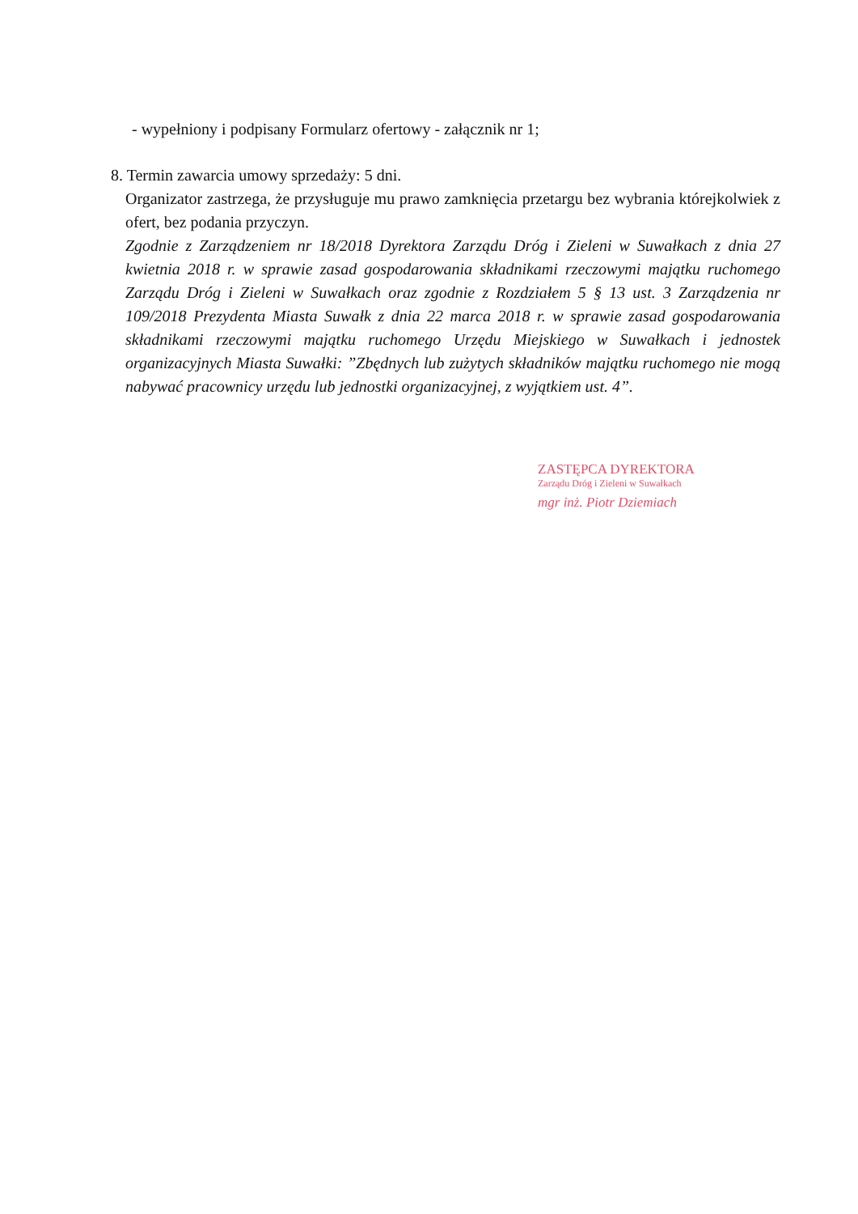- wypełniony i podpisany Formularz ofertowy - załącznik nr 1;
8. Termin zawarcia umowy sprzedaży: 5 dni.
Organizator zastrzega, że przysługuje mu prawo zamknięcia przetargu bez wybrania którejkolwiek z ofert, bez podania przyczyn.
Zgodnie z Zarządzeniem nr 18/2018 Dyrektora Zarządu Dróg i Zieleni w Suwałkach z dnia 27 kwietnia 2018 r. w sprawie zasad gospodarowania składnikami rzeczowymi majątku ruchomego Zarządu Dróg i Zieleni w Suwałkach oraz zgodnie z Rozdziałem 5 § 13 ust. 3 Zarządzenia nr 109/2018 Prezydenta Miasta Suwałk z dnia 22 marca 2018 r. w sprawie zasad gospodarowania składnikami rzeczowymi majątku ruchomego Urzędu Miejskiego w Suwałkach i jednostek organizacyjnych Miasta Suwałki: ”Zbędnych lub zużytych składników majątku ruchomego nie mogą nabywać pracownicy urzędu lub jednostki organizacyjnej, z wyjątkiem ust. 4”.
ZASTĘPCA DYREKTORA
Zarządu Dróg i Zieleni w Suwałkach
mgr inż. Piotr Dziemiach